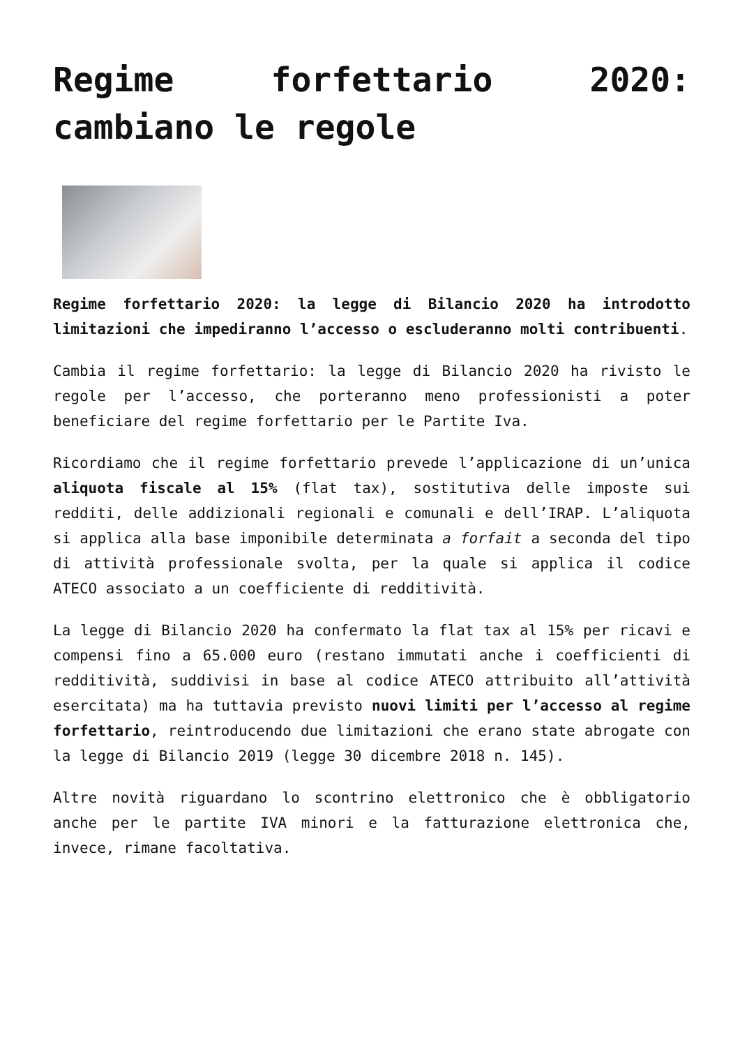Regime forfettario 2020: cambiano le regole
Regime forfettario 2020: la legge di Bilancio 2020 ha introdotto limitazioni che impediranno l’accesso o escluderanno molti contribuenti.
Cambia il regime forfettario: la legge di Bilancio 2020 ha rivisto le regole per l’accesso, che porteranno meno professionisti a poter beneficiare del regime forfettario per le Partite Iva.
Ricordiamo che il regime forfettario prevede l’applicazione di un’unica aliquota fiscale al 15% (flat tax), sostitutiva delle imposte sui redditi, delle addizionali regionali e comunali e dell’IRAP. L’aliquota si applica alla base imponibile determinata a forfait a seconda del tipo di attività professionale svolta, per la quale si applica il codice ATECO associato a un coefficiente di redditività.
La legge di Bilancio 2020 ha confermato la flat tax al 15% per ricavi e compensi fino a 65.000 euro (restano immutati anche i coefficienti di redditività, suddivisi in base al codice ATECO attribuito all’attività esercitata) ma ha tuttavia previsto nuovi limiti per l’accesso al regime forfettario, reintroducendo due limitazioni che erano state abrogate con la legge di Bilancio 2019 (legge 30 dicembre 2018 n. 145).
Altre novità riguardano lo scontrino elettronico che è obbligatorio anche per le partite IVA minori e la fatturazione elettronica che, invece, rimane facoltativa.